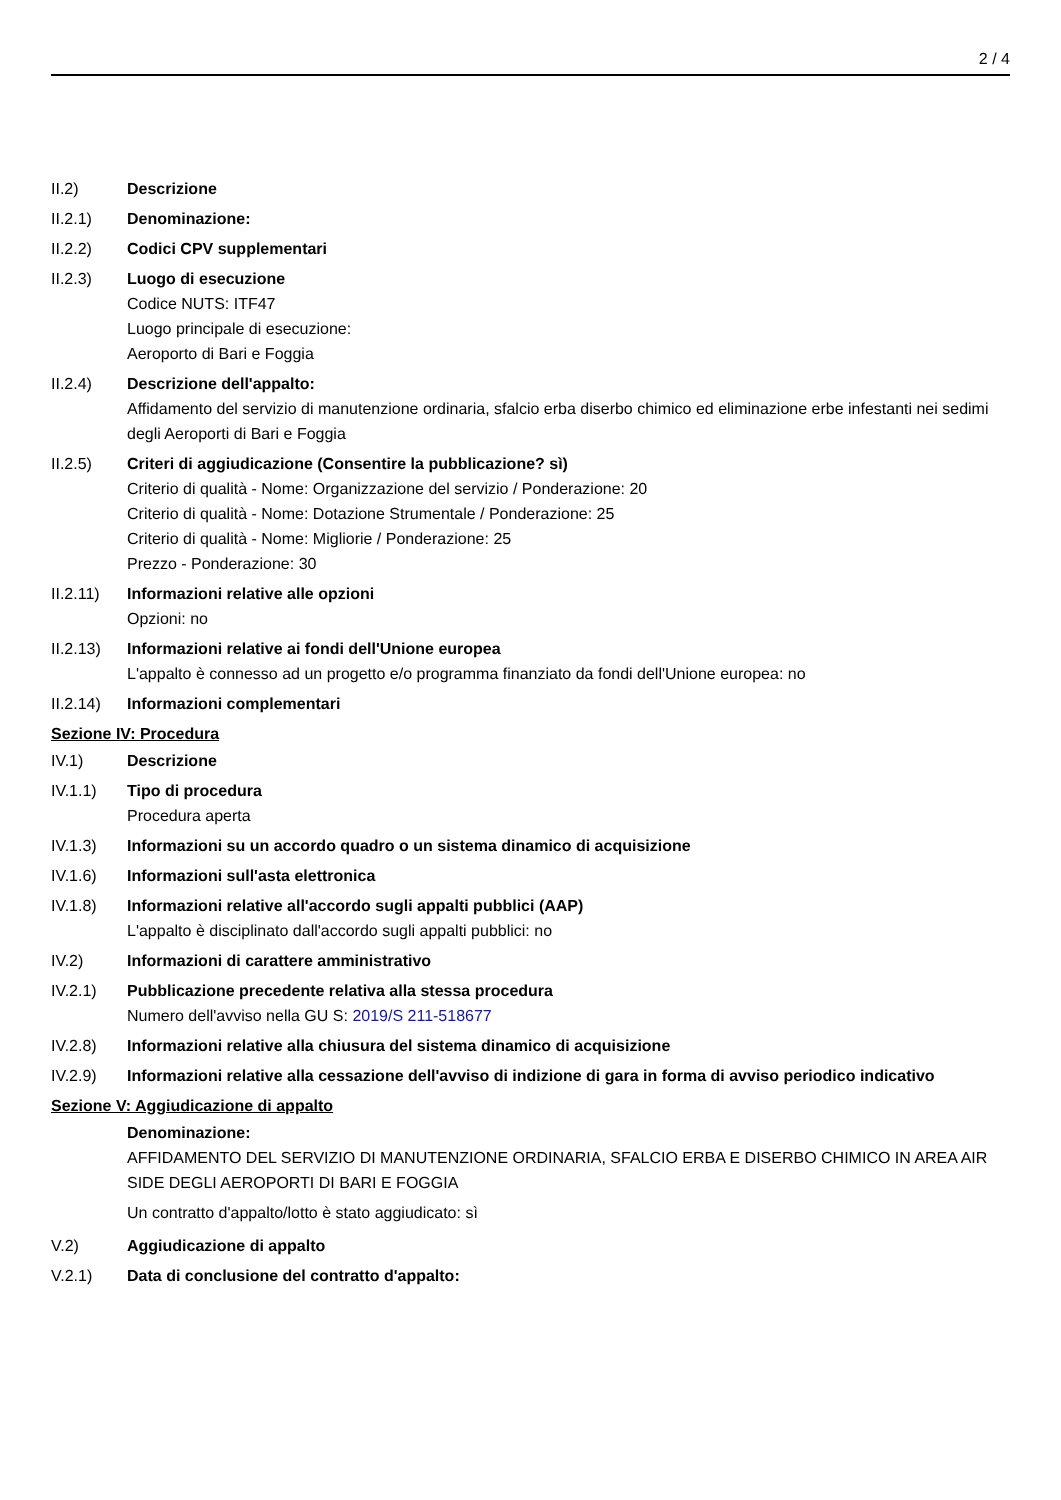2 / 4
II.2) Descrizione
II.2.1) Denominazione:
II.2.2) Codici CPV supplementari
II.2.3) Luogo di esecuzione
Codice NUTS: ITF47
Luogo principale di esecuzione:
Aeroporto di Bari e Foggia
II.2.4) Descrizione dell'appalto:
Affidamento del servizio di manutenzione ordinaria, sfalcio erba diserbo chimico ed eliminazione erbe infestanti nei sedimi degli Aeroporti di Bari e Foggia
II.2.5) Criteri di aggiudicazione (Consentire la pubblicazione? sì)
Criterio di qualità - Nome: Organizzazione del servizio / Ponderazione: 20
Criterio di qualità - Nome: Dotazione Strumentale / Ponderazione: 25
Criterio di qualità - Nome: Migliorie / Ponderazione: 25
Prezzo - Ponderazione: 30
II.2.11)
Informazioni relative alle opzioni
Opzioni: no
II.2.13)
Informazioni relative ai fondi dell'Unione europea
L'appalto è connesso ad un progetto e/o programma finanziato da fondi dell'Unione europea: no
II.2.14)
Informazioni complementari
Sezione IV: Procedura
IV.1) Descrizione
IV.1.1) Tipo di procedura
Procedura aperta
IV.1.3) Informazioni su un accordo quadro o un sistema dinamico di acquisizione
IV.1.6) Informazioni sull'asta elettronica
IV.1.8) Informazioni relative all'accordo sugli appalti pubblici (AAP)
L'appalto è disciplinato dall'accordo sugli appalti pubblici: no
IV.2) Informazioni di carattere amministrativo
IV.2.1) Pubblicazione precedente relativa alla stessa procedura
Numero dell'avviso nella GU S: 2019/S 211-518677
IV.2.8) Informazioni relative alla chiusura del sistema dinamico di acquisizione
IV.2.9) Informazioni relative alla cessazione dell'avviso di indizione di gara in forma di avviso periodico indicativo
Sezione V: Aggiudicazione di appalto
Denominazione:
AFFIDAMENTO DEL SERVIZIO DI MANUTENZIONE ORDINARIA, SFALCIO ERBA E DISERBO CHIMICO IN AREA AIR SIDE DEGLI AEROPORTI DI BARI E FOGGIA
Un contratto d'appalto/lotto è stato aggiudicato: sì
V.2) Aggiudicazione di appalto
V.2.1) Data di conclusione del contratto d'appalto: